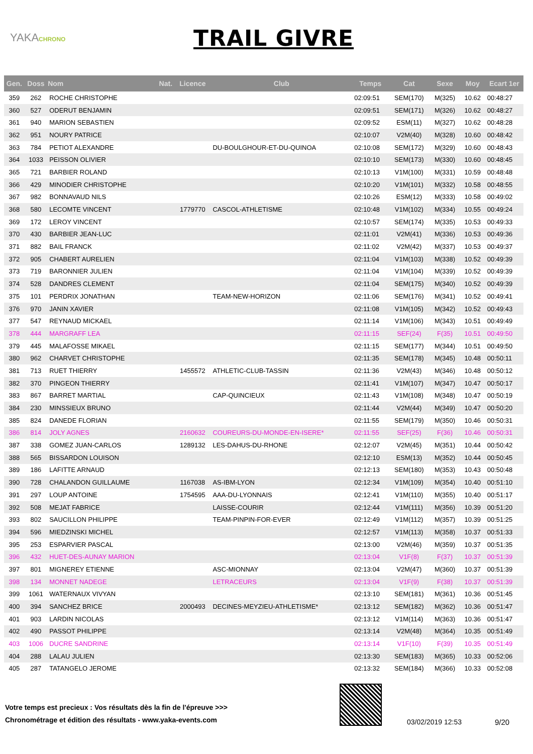YAKACHRONO
TRAIL GIVRE
| Gen. | Doss | Nom | Nat. | Licence | Club | Temps | Cat | Sexe | Moy | Ecart 1er |
| --- | --- | --- | --- | --- | --- | --- | --- | --- | --- | --- |
| 359 | 262 | ROCHE CHRISTOPHE | | | | 02:09:51 | SEM(170) | M(325) | 10.62 | 00:48:27 |
| 360 | 527 | ODERUT BENJAMIN | | | | 02:09:51 | SEM(171) | M(326) | 10.62 | 00:48:27 |
| 361 | 940 | MARION SEBASTIEN | | | | 02:09:52 | ESM(11) | M(327) | 10.62 | 00:48:28 |
| 362 | 951 | NOURY PATRICE | | | | 02:10:07 | V2M(40) | M(328) | 10.60 | 00:48:42 |
| 363 | 784 | PETIOT ALEXANDRE | | | DU-BOULGHOUR-ET-DU-QUINOA | 02:10:08 | SEM(172) | M(329) | 10.60 | 00:48:43 |
| 364 | 1033 | PEISSON OLIVIER | | | | 02:10:10 | SEM(173) | M(330) | 10.60 | 00:48:45 |
| 365 | 721 | BARBIER ROLAND | | | | 02:10:13 | V1M(100) | M(331) | 10.59 | 00:48:48 |
| 366 | 429 | MINODIER CHRISTOPHE | | | | 02:10:20 | V1M(101) | M(332) | 10.58 | 00:48:55 |
| 367 | 982 | BONNAVAUD NILS | | | | 02:10:26 | ESM(12) | M(333) | 10.58 | 00:49:02 |
| 368 | 580 | LECOMTE VINCENT | | 1779770 | CASCOL-ATHLETISME | 02:10:48 | V1M(102) | M(334) | 10.55 | 00:49:24 |
| 369 | 172 | LEROY VINCENT | | | | 02:10:57 | SEM(174) | M(335) | 10.53 | 00:49:33 |
| 370 | 430 | BARBIER JEAN-LUC | | | | 02:11:01 | V2M(41) | M(336) | 10.53 | 00:49:36 |
| 371 | 882 | BAIL FRANCK | | | | 02:11:02 | V2M(42) | M(337) | 10.53 | 00:49:37 |
| 372 | 905 | CHABERT AURELIEN | | | | 02:11:04 | V1M(103) | M(338) | 10.52 | 00:49:39 |
| 373 | 719 | BARONNIER JULIEN | | | | 02:11:04 | V1M(104) | M(339) | 10.52 | 00:49:39 |
| 374 | 528 | DANDRES CLEMENT | | | | 02:11:04 | SEM(175) | M(340) | 10.52 | 00:49:39 |
| 375 | 101 | PERDRIX JONATHAN | | | TEAM-NEW-HORIZON | 02:11:06 | SEM(176) | M(341) | 10.52 | 00:49:41 |
| 376 | 970 | JANIN XAVIER | | | | 02:11:08 | V1M(105) | M(342) | 10.52 | 00:49:43 |
| 377 | 547 | REYNAUD MICKAEL | | | | 02:11:14 | V1M(106) | M(343) | 10.51 | 00:49:49 |
| 378 | 444 | MARGRAFF LEA | | | | 02:11:15 | SEF(24) | F(35) | 10.51 | 00:49:50 |
| 379 | 445 | MALAFOSSE MIKAEL | | | | 02:11:15 | SEM(177) | M(344) | 10.51 | 00:49:50 |
| 380 | 962 | CHARVET CHRISTOPHE | | | | 02:11:35 | SEM(178) | M(345) | 10.48 | 00:50:11 |
| 381 | 713 | RUET THIERRY | | 1455572 | ATHLETIC-CLUB-TASSIN | 02:11:36 | V2M(43) | M(346) | 10.48 | 00:50:12 |
| 382 | 370 | PINGEON THIERRY | | | | 02:11:41 | V1M(107) | M(347) | 10.47 | 00:50:17 |
| 383 | 867 | BARRET MARTIAL | | | CAP-QUINCIEUX | 02:11:43 | V1M(108) | M(348) | 10.47 | 00:50:19 |
| 384 | 230 | MINSSIEUX BRUNO | | | | 02:11:44 | V2M(44) | M(349) | 10.47 | 00:50:20 |
| 385 | 824 | DANEDE FLORIAN | | | | 02:11:55 | SEM(179) | M(350) | 10.46 | 00:50:31 |
| 386 | 814 | JOLY AGNES | | 2160632 | COUREURS-DU-MONDE-EN-ISERE* | 02:11:55 | SEF(25) | F(36) | 10.46 | 00:50:31 |
| 387 | 338 | GOMEZ JUAN-CARLOS | | 1289132 | LES-DAHUS-DU-RHONE | 02:12:07 | V2M(45) | M(351) | 10.44 | 00:50:42 |
| 388 | 565 | BISSARDON LOUISON | | | | 02:12:10 | ESM(13) | M(352) | 10.44 | 00:50:45 |
| 389 | 186 | LAFITTE ARNAUD | | | | 02:12:13 | SEM(180) | M(353) | 10.43 | 00:50:48 |
| 390 | 728 | CHALANDON GUILLAUME | | 1167038 | AS-IBM-LYON | 02:12:34 | V1M(109) | M(354) | 10.40 | 00:51:10 |
| 391 | 297 | LOUP ANTOINE | | 1754595 | AAA-DU-LYONNAIS | 02:12:41 | V1M(110) | M(355) | 10.40 | 00:51:17 |
| 392 | 508 | MEJAT FABRICE | | | LAISSE-COURIR | 02:12:44 | V1M(111) | M(356) | 10.39 | 00:51:20 |
| 393 | 802 | SAUCILLON PHILIPPE | | | TEAM-PINPIN-FOR-EVER | 02:12:49 | V1M(112) | M(357) | 10.39 | 00:51:25 |
| 394 | 596 | MIEDZINSKI MICHEL | | | | 02:12:57 | V1M(113) | M(358) | 10.37 | 00:51:33 |
| 395 | 253 | ESPARVIER PASCAL | | | | 02:13:00 | V2M(46) | M(359) | 10.37 | 00:51:35 |
| 396 | 432 | HUET-DES-AUNAY MARION | | | | 02:13:04 | V1F(8) | F(37) | 10.37 | 00:51:39 |
| 397 | 801 | MIGNEREY ETIENNE | | | ASC-MIONNAY | 02:13:04 | V2M(47) | M(360) | 10.37 | 00:51:39 |
| 398 | 134 | MONNET NADEGE | | | LETRACEURS | 02:13:04 | V1F(9) | F(38) | 10.37 | 00:51:39 |
| 399 | 1061 | WATERNAUX VIVYAN | | | | 02:13:10 | SEM(181) | M(361) | 10.36 | 00:51:45 |
| 400 | 394 | SANCHEZ BRICE | | 2000493 | DECINES-MEYZIEU-ATHLETISME* | 02:13:12 | SEM(182) | M(362) | 10.36 | 00:51:47 |
| 401 | 903 | LARDIN NICOLAS | | | | 02:13:12 | V1M(114) | M(363) | 10.36 | 00:51:47 |
| 402 | 490 | PASSOT PHILIPPE | | | | 02:13:14 | V2M(48) | M(364) | 10.35 | 00:51:49 |
| 403 | 1006 | DUCRE SANDRINE | | | | 02:13:14 | V1F(10) | F(39) | 10.35 | 00:51:49 |
| 404 | 288 | LALAU JULIEN | | | | 02:13:30 | SEM(183) | M(365) | 10.33 | 00:52:06 |
| 405 | 287 | TATANGELO JEROME | | | | 02:13:32 | SEM(184) | M(366) | 10.33 | 00:52:08 |
Votre temps est precieux : Vos résultats dès la fin de l'épreuve >>>
Chronométrage et édition des résultats - www.yaka-events.com
03/02/2019 12:53 9/20